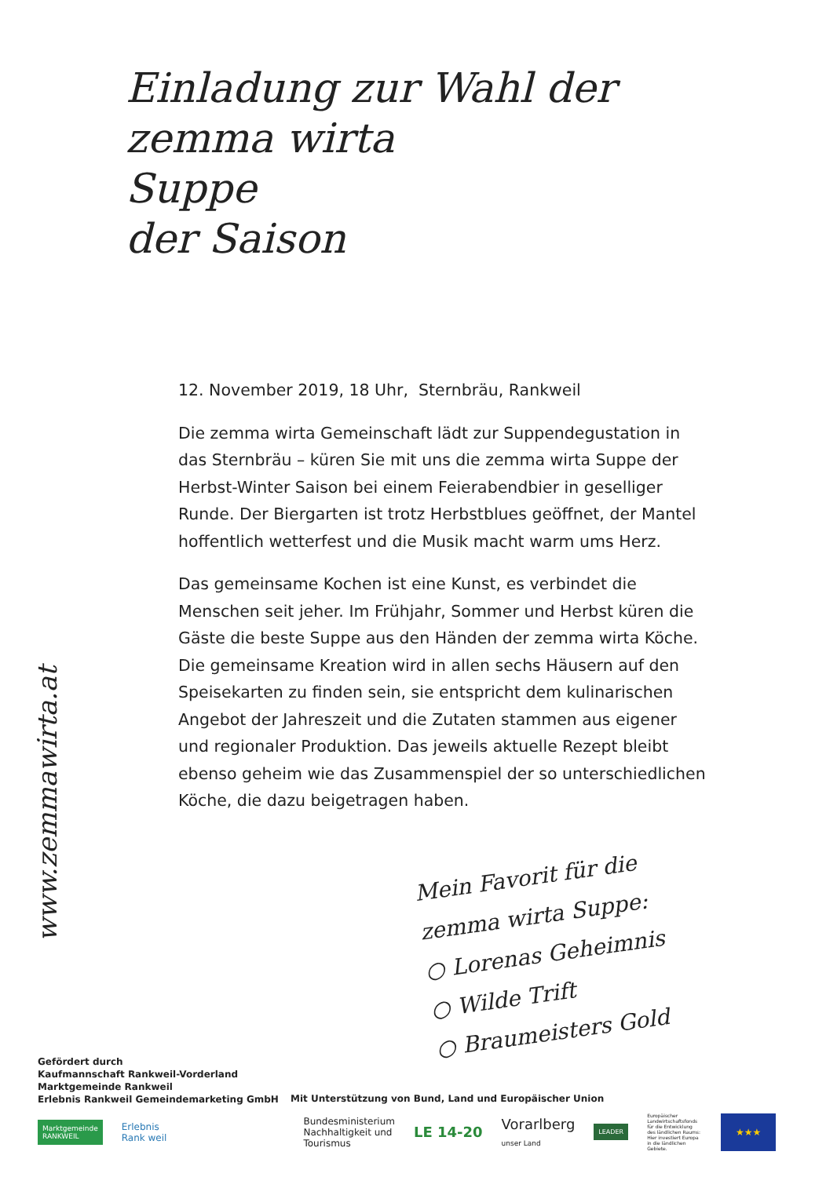Einladung zur Wahl der
zemma wirta
Suppe
der Saison
www.zemmawirta.at
12. November 2019, 18 Uhr, Sternbräu, Rankweil
Die zemma wirta Gemeinschaft lädt zur Suppendegustation in das Sternbräu – küren Sie mit uns die zemma wirta Suppe der Herbst-Winter Saison bei einem Feierabendbier in geselliger Runde. Der Biergarten ist trotz Herbstblues geöffnet, der Mantel hoffentlich wetterfest und die Musik macht warm ums Herz.
Das gemeinsame Kochen ist eine Kunst, es verbindet die Menschen seit jeher. Im Frühjahr, Sommer und Herbst küren die Gäste die beste Suppe aus den Händen der zemma wirta Köche. Die gemeinsame Kreation wird in allen sechs Häusern auf den Speisekarten zu finden sein, sie entspricht dem kulinarischen Angebot der Jahreszeit und die Zutaten stammen aus eigener und regionaler Produktion. Das jeweils aktuelle Rezept bleibt ebenso geheim wie das Zusammenspiel der so unterschiedlichen Köche, die dazu beigetragen haben.
Mein Favorit für die
zemma wirta Suppe:
○ Lorenas Geheimnis
○ Wilde Trift
○ Braumeisters Gold
Gefördert durch
Kaufmannschaft Rankweil-Vorderland
Marktgemeinde Rankweil
Erlebnis Rankweil Gemeindemarketing GmbH
Mit Unterstützung von Bund, Land und Europäischer Union
Marktgemeinde
RANKWEIL
Erlebnis
Rank weil
Bundesministerium
Nachhaltigkeit und
Tourismus
LE 14-20
Vorarlberg
unser Land
LEADER
Europäischer Landwirtschaftsfonds für die Entwicklung des ländlichen Raums: Hier investiert Europa in die ländlichen Gebiete.
★★★